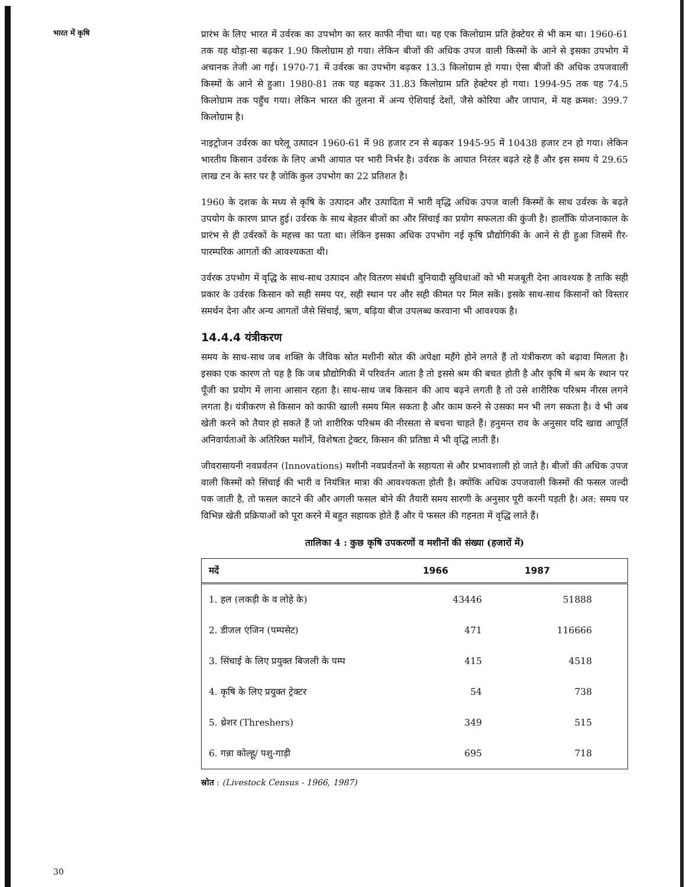भारत में कृषि
प्रारंभ के लिए भारत में उर्वरक का उपभोग का स्तर काफी नीचा था। यह एक किलोग्राम प्रति हेक्टेयर से भी कम था। 1960-61 तक यह थोड़ा-सा बढ़कर 1.90 किलोग्राम हो गया। लेकिन बीजों की अधिक उपज वाली किस्मों के आने से इसका उपभोग में अचानक तेजी आ गई। 1970-71 में उर्वरक का उपभोग बढ़कर 13.3 किलोग्राम हो गया। ऐसा बीजों की अधिक उपजवाली किस्मों के आने से हुआ। 1980-81 तक यह बढ़कर 31.83 किलोग्राम प्रति हेक्टेयर हो गया। 1994-95 तक यह 74.5 किलोग्राम तक पहुँच गया। लेकिन भारत की तुलना में अन्य ऐशियाई देशों, जैसे कोरिया और जापान, में यह क्रमश: 399.7 किलोग्राम है।
नाइट्रोजन उर्वरक का घरेलू उत्पादन 1960-61 में 98 हजार टन से बढ़कर 1945-95 में 10438 हजार टन हो गया। लेकिन भारतीय किसान उर्वरक के लिए अभी आयात पर भारी निर्भर है। उर्वरक के आयात निरंतर बढ़ते रहे हैं और इस समय ये 29.65 लाख टन के स्तर पर है जोकि कुल उपभोग का 22 प्रतिशत है।
1960 के दशक के मध्य से कृषि के उत्पादन और उत्पादिता में भारी वृद्धि अधिक उपज वाली किस्मों के साथ उर्वरक के बढ़ते उपयोग के कारण प्राप्त हुई। उर्वरक के साथ बेहतर बीजों का और सिंचाई का प्रयोग सफलता की कुंजी है। हालाँकि योजनाकाल के प्रारंभ से ही उर्वरकों के महत्त्व का पता था। लेकिन इसका अधिक उपभोग नई कृषि प्रौद्योगिकी के आने से ही हुआ जिसमें ग़ैर-पारम्परिक आगतों की आवश्यकता थी।
उर्वरक उपभोग में वृद्धि के साथ-साथ उत्पादन और वितरण संबंधी बुनियादी सुविधाओं को भी मजबूती देना आवश्यक है ताकि सही प्रकार के उर्वरक किसान को सही समय पर, सही स्थान पर और सही कीमत पर मिल सकें। इसके साथ-साथ किसानों को विस्तार समर्थन देना और अन्य आगतों जैसे सिंचाई, ऋण, बढ़िया बीज उपलब्ध करवाना भी आवश्यक है।
14.4.4 यंत्रीकरण
समय के साथ-साथ जब शक्ति के जैविक स्रोत मशीनी स्रोत की अपेक्षा महँगे होने लगते हैं तो यंत्रीकरण को बढ़ावा मिलता है। इसका एक कारण तो यह है कि जब प्रौद्योगिकी में परिवर्तन आता है तो इससे श्रम की बचत होती है और कृषि में श्रम के स्थान पर पूँजी का प्रयोग में लाना आसान रहता है। साथ-साथ जब किसान की आय बढ़ने लगती है तो उसे शारीरिक परिश्रम नीरस लगने लगता है। यंत्रीकरण से किसान को काफी खाली समय मिल सकता है और काम करने से उसका मन भी लग सकता है। वे भी अब खेती करने को तैयार हो सकते हैं जो शारीरिक परिश्रम की नीरसता से बचना चाहते हैं। हनुमन्त राव के अनुसार यदि खाद्य आपूर्ति अनिवार्यताओं के अतिरिक्त मशीनें, विशेषता ट्रेक्टर, किसान की प्रतिष्ठा में भी वृद्धि लाती हैं।
जीवरासायनी नवप्रर्वतन (Innovations) मशीनी नवप्रर्वतनों के सहायता से और प्रभावशाली हो जाते है। बीजों की अधिक उपज वाली किस्मों को सिंचाई की भारी व नियंत्रित मात्रा की आवश्यकता होती है। क्योंकि अधिक उपजवाली किस्मों की फसल जल्दी पक जाती है, तो फसल काटने की और अगली फसल बोने की तैयारी समय सारणी के अनुसार पूरी करनी पड़ती है। अत: समय पर विभिन्न खेती प्रक्रियाओं को पूरा करने में बहुत सहायक होते हैं और ये फसल की गहनता में वृद्धि लाते हैं।
तालिका 4 : कुछ कृषि उपकरणों व मशीनों की संख्या (हजारों में)
| मदें | 1966 | 1987 |
| --- | --- | --- |
| 1. हल (लकड़ी के व लोहे के) | 43446 | 51888 |
| 2. डीजल एंजिन (पम्पसेट) | 471 | 116666 |
| 3. सिंचाई के लिए प्रयुक्त बिजली के पम्प | 415 | 4518 |
| 4. कृषि के लिए प्रयुक्त ट्रेक्टर | 54 | 738 |
| 5. थ्रेशर (Threshers) | 349 | 515 |
| 6. गन्ना कोल्हू/ पशु-गाड़ी | 695 | 718 |
स्रोत : (Livestock Census - 1966, 1987)
30